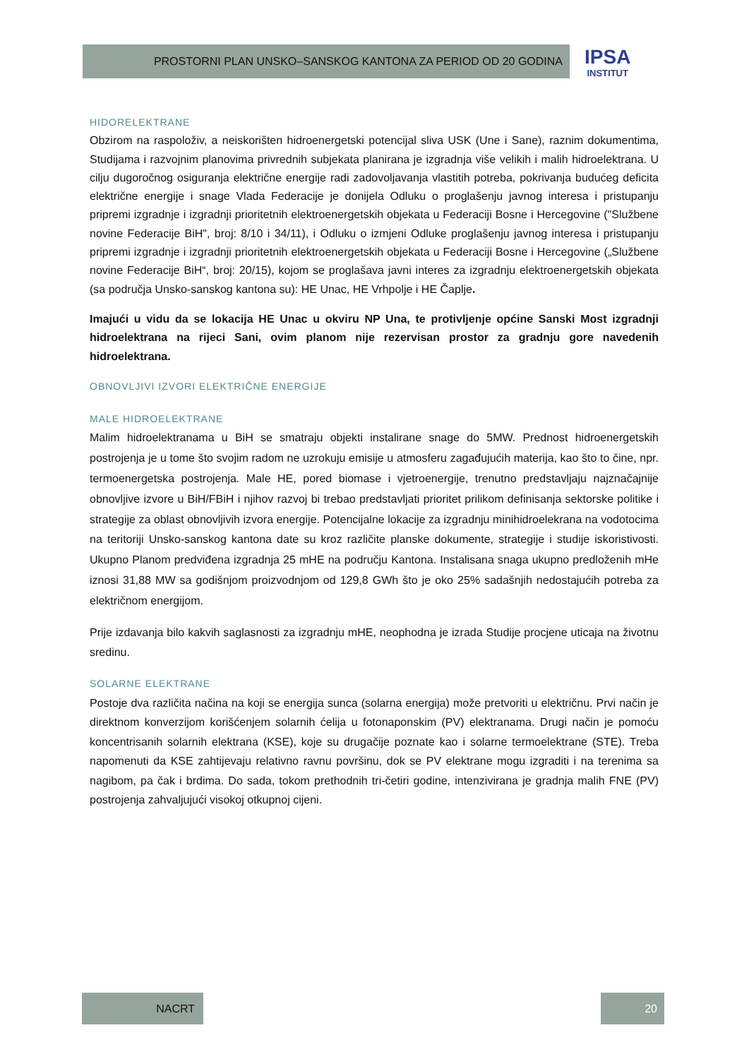PROSTORNI PLAN UNSKO–SANSKOG KANTONA ZA PERIOD OD 20 GODINA
IPSA
INSTITUT
HIDORELEKTRANE
Obzirom na raspoloživ, a neiskorišten hidroenergetski potencijal sliva USK (Une i Sane), raznim dokumentima, Studijama i razvojnim planovima privrednih subjekata planirana je izgradnja više velikih i malih hidroelektrana. U cilju dugoročnog osiguranja električne energije radi zadovoljavanja vlastitih potreba, pokrivanja budućeg deficita električne energije i snage Vlada Federacije je donijela Odluku o proglašenju javnog interesa i pristupanju pripremi izgradnje i izgradnji prioritetnih elektroenergetskih objekata u Federaciji Bosne i Hercegovine ("Službene novine Federacije BiH", broj: 8/10 i 34/11), i Odluku o izmjeni Odluke proglašenju javnog interesa i pristupanju pripremi izgradnje i izgradnji prioritetnih elektroenergetskih objekata u Federaciji Bosne i Hercegovine („Službene novine Federacije BiH“, broj: 20/15), kojom se proglašava javni interes za izgradnju elektroenergetskih objekata (sa područja Unsko-sanskog kantona su): HE Unac, HE Vrhpolje i HE Čaplje.
Imajući u vidu da se lokacija HE Unac u okviru NP Una, te protivljenje općine Sanski Most izgradnji hidroelektrana na rijeci Sani, ovim planom nije rezervisan prostor za gradnju gore navedenih hidroelektrana.
OBNOVLJIVI IZVORI ELEKTRIČNE ENERGIJE
MALE HIDROELEKTRANE
Malim hidroelektranama u BiH se smatraju objekti instalirane snage do 5MW. Prednost hidroenergetskih postrojenja je u tome što svojim radom ne uzrokuju emisije u atmosferu zagađujućih materija, kao što to čine, npr. termoenergetska postrojenja. Male HE, pored biomase i vjetroenergije, trenutno predstavljaju najznačajnije obnovljive izvore u BiH/FBiH i njihov razvoj bi trebao predstavljati prioritet prilikom definisanja sektorske politike i strategije za oblast obnovljivih izvora energije. Potencijalne lokacije za izgradnju minihidroelekrana na vodotocima na teritoriji Unsko-sanskog kantona date su kroz različite planske dokumente, strategije i studije iskoristivosti. Ukupno Planom predviđena izgradnja 25 mHE na području Kantona. Instalisana snaga ukupno predloženih mHe iznosi 31,88 MW sa godišnjom proizvodnjom od 129,8 GWh što je oko 25% sadašnjih nedostajućih potreba za električnom energijom.
Prije izdavanja bilo kakvih saglasnosti za izgradnju mHE, neophodna je izrada Studije procjene uticaja na životnu sredinu.
SOLARNE ELEKTRANE
Postoje dva različita načina na koji se energija sunca (solarna energija) može pretvoriti u električnu. Prvi način je direktnom konverzijom korišćenjem solarnih ćelija u fotonaponskim (PV) elektranama. Drugi način je pomoću koncentrisanih solarnih elektrana (KSE), koje su drugačije poznate kao i solarne termoelektrane (STE). Treba napomenuti da KSE zahtijevaju relativno ravnu površinu, dok se PV elektrane mogu izgraditi i na terenima sa nagibom, pa čak i brdima. Do sada, tokom prethodnih tri-četiri godine, intenzivirana je gradnja malih FNE (PV) postrojenja zahvaljujući visokoj otkupnoj cijeni.
NACRT 20